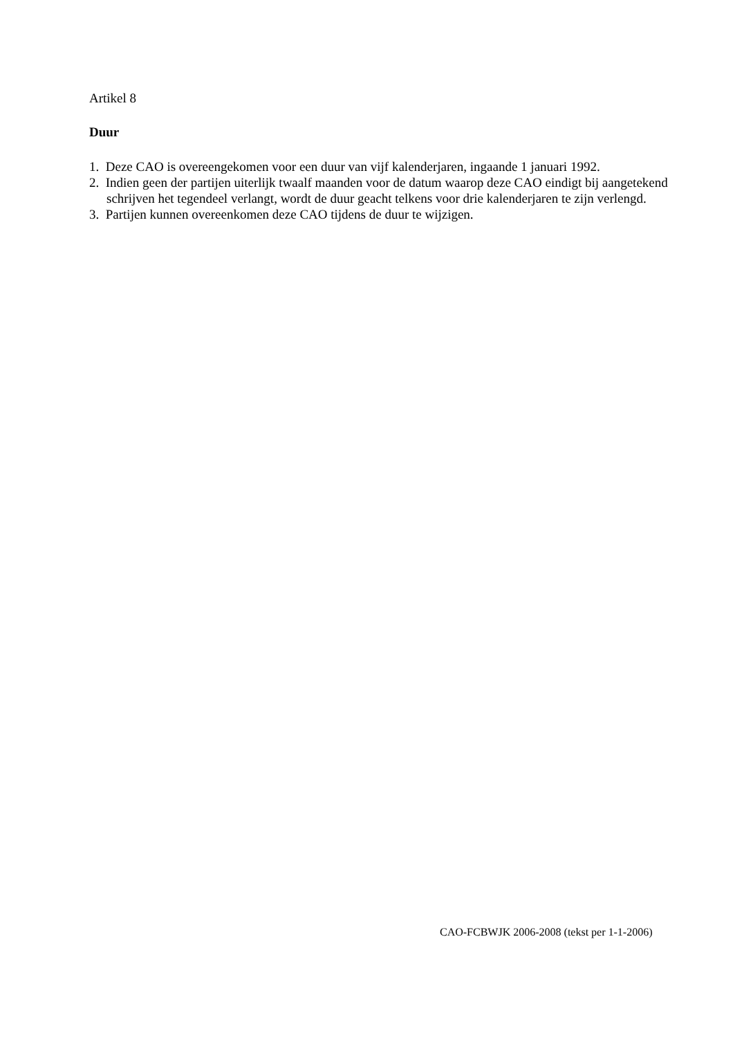Artikel 8
Duur
1. Deze CAO is overeengekomen voor een duur van vijf kalenderjaren, ingaande 1 januari 1992.
2. Indien geen der partijen uiterlijk twaalf maanden voor de datum waarop deze CAO eindigt bij aangetekend schrijven het tegendeel verlangt, wordt de duur geacht telkens voor drie kalenderjaren te zijn verlengd.
3. Partijen kunnen overeenkomen deze CAO tijdens de duur te wijzigen.
CAO-FCBWJK 2006-2008 (tekst per 1-1-2006)